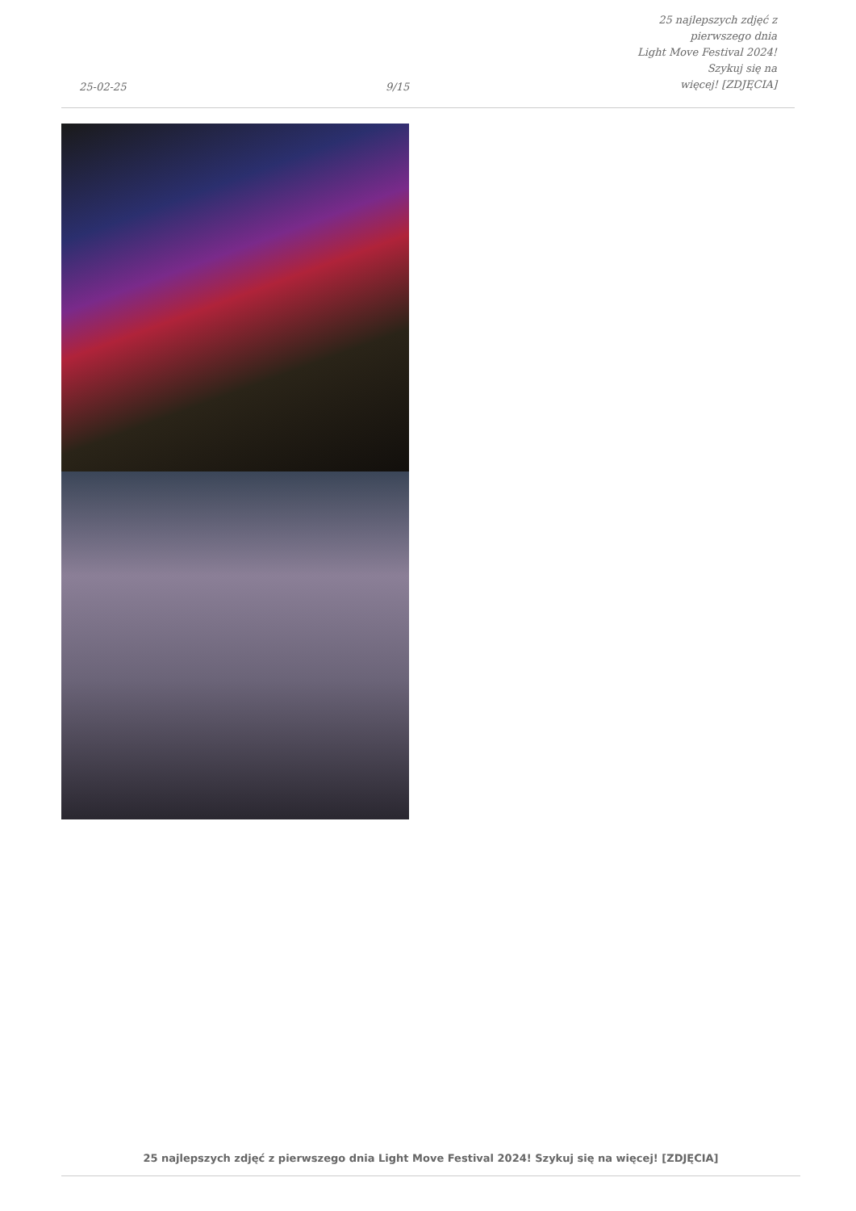25-02-25
9/15
25 najlepszych zdjęć z pierwszego dnia
Light Move Festival 2024! Szykuj się na
więcej! [ZDJĘCIA]
25 najlepszych zdjęć z pierwszego dnia Light Move Festival 2024! Szykuj się na więcej! [ZDJĘCIA]